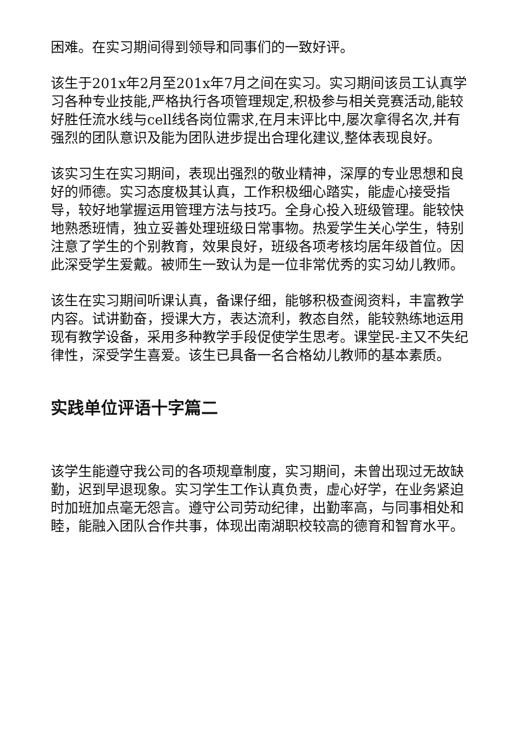困难。在实习期间得到领导和同事们的一致好评。
该生于201x年2月至201x年7月之间在实习。实习期间该员工认真学习各种专业技能,严格执行各项管理规定,积极参与相关竞赛活动,能较好胜任流水线与cell线各岗位需求,在月末评比中,屡次拿得名次,并有强烈的团队意识及能为团队进步提出合理化建议,整体表现良好。
该实习生在实习期间，表现出强烈的敬业精神，深厚的专业思想和良好的师德。实习态度极其认真，工作积极细心踏实，能虚心接受指导，较好地掌握运用管理方法与技巧。全身心投入班级管理。能较快地熟悉班情，独立妥善处理班级日常事物。热爱学生关心学生，特别注意了学生的个别教育，效果良好，班级各项考核均居年级首位。因此深受学生爱戴。被师生一致认为是一位非常优秀的实习幼儿教师。
该生在实习期间听课认真，备课仔细，能够积极查阅资料，丰富教学内容。试讲勤奋，授课大方，表达流利，教态自然，能较熟练地运用现有教学设备，采用多种教学手段促使学生思考。课堂民-主又不失纪律性，深受学生喜爱。该生已具备一名合格幼儿教师的基本素质。
实践单位评语十字篇二
该学生能遵守我公司的各项规章制度，实习期间，未曾出现过无故缺勤，迟到早退现象。实习学生工作认真负责，虚心好学，在业务紧迫时加班加点毫无怨言。遵守公司劳动纪律，出勤率高，与同事相处和睦，能融入团队合作共事，体现出南湖职校较高的德育和智育水平。